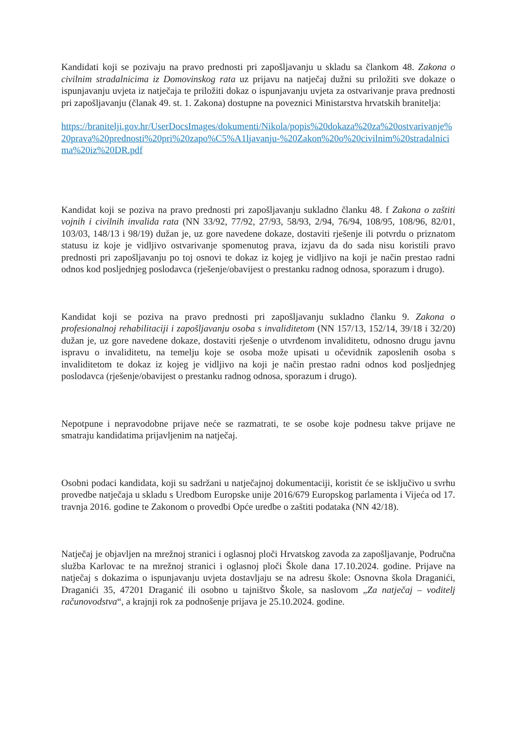Kandidati koji se pozivaju na pravo prednosti pri zapošljavanju u skladu sa člankom 48. Zakona o civilnim stradalnicima iz Domovinskog rata uz prijavu na natječaj dužni su priložiti sve dokaze o ispunjavanju uvjeta iz natječaja te priložiti dokaz o ispunjavanju uvjeta za ostvarivanje prava prednosti pri zapošljavanju (članak 49. st. 1. Zakona) dostupne na poveznici Ministarstva hrvatskih branitelja:
https://branitelji.gov.hr/UserDocsImages/dokumenti/Nikola/popis%20dokaza%20za%20ostvarivanje%20prava%20prednosti%20pri%20zapo%C5%A1ljavanju-%20Zakon%20o%20civilnim%20stradalnicima%20iz%20DR.pdf
Kandidat koji se poziva na pravo prednosti pri zapošljavanju sukladno članku 48. f Zakona o zaštiti vojnih i civilnih invalida rata (NN 33/92, 77/92, 27/93, 58/93, 2/94, 76/94, 108/95, 108/96, 82/01, 103/03, 148/13 i 98/19) dužan je, uz gore navedene dokaze, dostaviti rješenje ili potvrdu o priznatom statusu iz koje je vidljivo ostvarivanje spomenutog prava, izjavu da do sada nisu koristili pravo prednosti pri zapošljavanju po toj osnovi te dokaz iz kojeg je vidljivo na koji je način prestao radni odnos kod posljednjeg poslodavca (rješenje/obavijest o prestanku radnog odnosa, sporazum i drugo).
Kandidat koji se poziva na pravo prednosti pri zapošljavanju sukladno članku 9. Zakona o profesionalnoj rehabilitaciji i zapošljavanju osoba s invaliditetom (NN 157/13, 152/14, 39/18 i 32/20) dužan je, uz gore navedene dokaze, dostaviti rješenje o utvrđenom invaliditetu, odnosno drugu javnu ispravu o invaliditetu, na temelju koje se osoba može upisati u očevidnik zaposlenih osoba s invaliditetom te dokaz iz kojeg je vidljivo na koji je način prestao radni odnos kod posljednjeg poslodavca (rješenje/obavijest o prestanku radnog odnosa, sporazum i drugo).
Nepotpune i nepravodobne prijave neće se razmatrati, te se osobe koje podnesu takve prijave ne smatraju kandidatima prijavljenim na natječaj.
Osobni podaci kandidata, koji su sadržani u natječajnoj dokumentaciji, koristit će se isključivo u svrhu provedbe natječaja u skladu s Uredbom Europske unije 2016/679 Europskog parlamenta i Vijeća od 17. travnja 2016. godine te Zakonom o provedbi Opće uredbe o zaštiti podataka (NN 42/18).
Natječaj je objavljen na mrežnoj stranici i oglasnoj ploči Hrvatskog zavoda za zapošljavanje, Područna služba Karlovac te na mrežnoj stranici i oglasnoj ploči Škole dana 17.10.2024. godine. Prijave na natječaj s dokazima o ispunjavanju uvjeta dostavljaju se na adresu škole: Osnovna škola Draganići, Draganići 35, 47201 Draganić ili osobno u tajništvo Škole, sa naslovom „Za natječaj – voditelj računovodstva“, a krajnji rok za podnošenje prijava je 25.10.2024. godine.